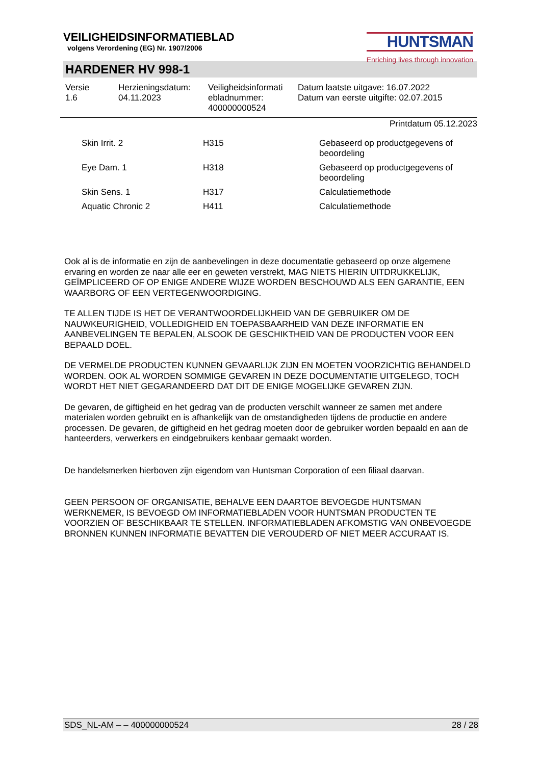VEILIGHEIDSINFORMATIEBLAD
volgens Verordening (EG) Nr. 1907/2006
HUNTSMAN
Enriching lives through innovation
HARDENER HV 998-1
Versie
1.6
Herzieningsdatum:
04.11.2023
Veiligheidsinformati
ebladnummer:
400000000524
Datum laatste uitgave: 16.07.2022
Datum van eerste uitgifte: 02.07.2015
Printdatum 05.12.2023
| Skin Irrit. 2 | H315 | Gebaseerd op productgegevens of beoordeling |
| Eye Dam. 1 | H318 | Gebaseerd op productgegevens of beoordeling |
| Skin Sens. 1 | H317 | Calculatiemethode |
| Aquatic Chronic 2 | H411 | Calculatiemethode |
Ook al is de informatie en zijn de aanbevelingen in deze documentatie gebaseerd op onze algemene ervaring en worden ze naar alle eer en geweten verstrekt, MAG NIETS HIERIN UITDRUKKELIJK, GEÏMPLICEERD OF OP ENIGE ANDERE WIJZE WORDEN BESCHOUWD ALS EEN GARANTIE, EEN WAARBORG OF EEN VERTEGENWOORDIGING.
TE ALLEN TIJDE IS HET DE VERANTWOORDELIJKHEID VAN DE GEBRUIKER OM DE NAUWKEURIGHEID, VOLLEDIGHEID EN TOEPASBAARHEID VAN DEZE INFORMATIE EN AANBEVELINGEN TE BEPALEN, ALSOOK DE GESCHIKTHEID VAN DE PRODUCTEN VOOR EEN BEPAALD DOEL.
DE VERMELDE PRODUCTEN KUNNEN GEVAARLIJK ZIJN EN MOETEN VOORZICHTIG BEHANDELD WORDEN. OOK AL WORDEN SOMMIGE GEVAREN IN DEZE DOCUMENTATIE UITGELEGD, TOCH WORDT HET NIET GEGARANDEERD DAT DIT DE ENIGE MOGELIJKE GEVAREN ZIJN.
De gevaren, de giftigheid en het gedrag van de producten verschilt wanneer ze samen met andere materialen worden gebruikt en is afhankelijk van de omstandigheden tijdens de productie en andere processen. De gevaren, de giftigheid en het gedrag moeten door de gebruiker worden bepaald en aan de hanteerders, verwerkers en eindgebruikers kenbaar gemaakt worden.
De handelsmerken hierboven zijn eigendom van Huntsman Corporation of een filiaal daarvan.
GEEN PERSOON OF ORGANISATIE, BEHALVE EEN DAARTOE BEVOEGDE HUNTSMAN WERKNEMER, IS BEVOEGD OM INFORMATIEBLADEN VOOR HUNTSMAN PRODUCTEN TE VOORZIEN OF BESCHIKBAAR TE STELLEN. INFORMATIEBLADEN AFKOMSTIG VAN ONBEVOEGDE BRONNEN KUNNEN INFORMATIE BEVATTEN DIE VEROUDERD OF NIET MEER ACCURAAT IS.
SDS_NL-AM – – 400000000524 28 / 28